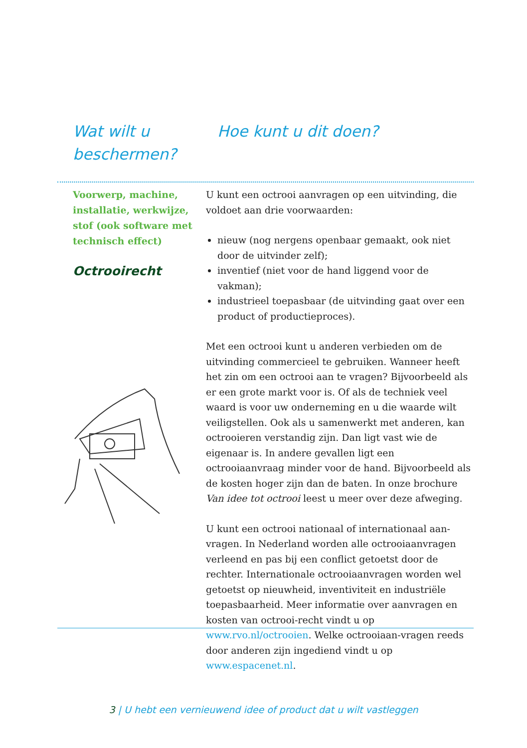Wat wilt u
beschermen?
Hoe kunt u dit doen?
Voorwerp, machine, installatie, werkwijze, stof (ook software met technisch effect)
Octrooirecht
U kunt een octrooi aanvragen op een uitvinding, die voldoet aan drie voorwaarden:
nieuw (nog nergens openbaar gemaakt, ook niet door de uitvinder zelf);
inventief (niet voor de hand liggend voor de vakman);
industrieel toepasbaar (de uitvinding gaat over een product of productieproces).
Met een octrooi kunt u anderen verbieden om de uitvinding commercieel te gebruiken. Wanneer heeft het zin om een octrooi aan te vragen? Bijvoorbeeld als er een grote markt voor is. Of als de techniek veel waard is voor uw onderneming en u die waarde wilt veiligstellen. Ook als u samenwerkt met anderen, kan octrooieren verstandig zijn. Dan ligt vast wie de eigenaar is. In andere gevallen ligt een octrooiaanvraag minder voor de hand. Bijvoorbeeld als de kosten hoger zijn dan de baten. In onze brochure Van idee tot octrooi leest u meer over deze afweging.
U kunt een octrooi nationaal of internationaal aan-vragen. In Nederland worden alle octrooiaanvragen verleend en pas bij een conflict getoetst door de rechter. Internationale octrooiaanvragen worden wel getoetst op nieuwheid, inventiviteit en industriële toepasbaarheid. Meer informatie over aanvragen en kosten van octrooi-recht vindt u op www.rvo.nl/octrooien. Welke octrooiaan-vragen reeds door anderen zijn ingediend vindt u op www.espacenet.nl.
3 | U hebt een vernieuwend idee of product dat u wilt vastleggen